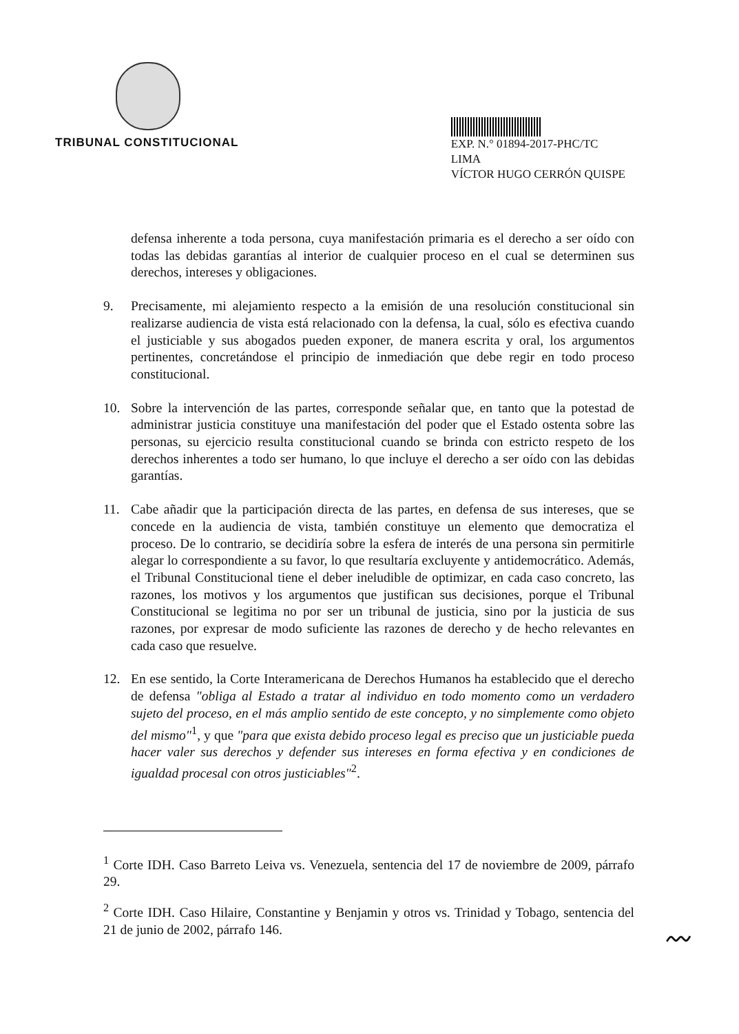TRIBUNAL CONSTITUCIONAL
EXP. N.° 01894-2017-PHC/TC
LIMA
VÍCTOR HUGO CERRÓN QUISPE
defensa inherente a toda persona, cuya manifestación primaria es el derecho a ser oído con todas las debidas garantías al interior de cualquier proceso en el cual se determinen sus derechos, intereses y obligaciones.
9. Precisamente, mi alejamiento respecto a la emisión de una resolución constitucional sin realizarse audiencia de vista está relacionado con la defensa, la cual, sólo es efectiva cuando el justiciable y sus abogados pueden exponer, de manera escrita y oral, los argumentos pertinentes, concretándose el principio de inmediación que debe regir en todo proceso constitucional.
10. Sobre la intervención de las partes, corresponde señalar que, en tanto que la potestad de administrar justicia constituye una manifestación del poder que el Estado ostenta sobre las personas, su ejercicio resulta constitucional cuando se brinda con estricto respeto de los derechos inherentes a todo ser humano, lo que incluye el derecho a ser oído con las debidas garantías.
11. Cabe añadir que la participación directa de las partes, en defensa de sus intereses, que se concede en la audiencia de vista, también constituye un elemento que democratiza el proceso. De lo contrario, se decidiría sobre la esfera de interés de una persona sin permitirle alegar lo correspondiente a su favor, lo que resultaría excluyente y antidemocrático. Además, el Tribunal Constitucional tiene el deber ineludible de optimizar, en cada caso concreto, las razones, los motivos y los argumentos que justifican sus decisiones, porque el Tribunal Constitucional se legitima no por ser un tribunal de justicia, sino por la justicia de sus razones, por expresar de modo suficiente las razones de derecho y de hecho relevantes en cada caso que resuelve.
12. En ese sentido, la Corte Interamericana de Derechos Humanos ha establecido que el derecho de defensa "obliga al Estado a tratar al individuo en todo momento como un verdadero sujeto del proceso, en el más amplio sentido de este concepto, y no simplemente como objeto del mismo"<sup>1</sup>, y que "para que exista debido proceso legal es preciso que un justiciable pueda hacer valer sus derechos y defender sus intereses en forma efectiva y en condiciones de igualdad procesal con otros justiciables"<sup>2</sup>.
<sup>1</sup> Corte IDH. Caso Barreto Leiva vs. Venezuela, sentencia del 17 de noviembre de 2009, párrafo 29.
<sup>2</sup> Corte IDH. Caso Hilaire, Constantine y Benjamin y otros vs. Trinidad y Tobago, sentencia del 21 de junio de 2002, párrafo 146.
〰